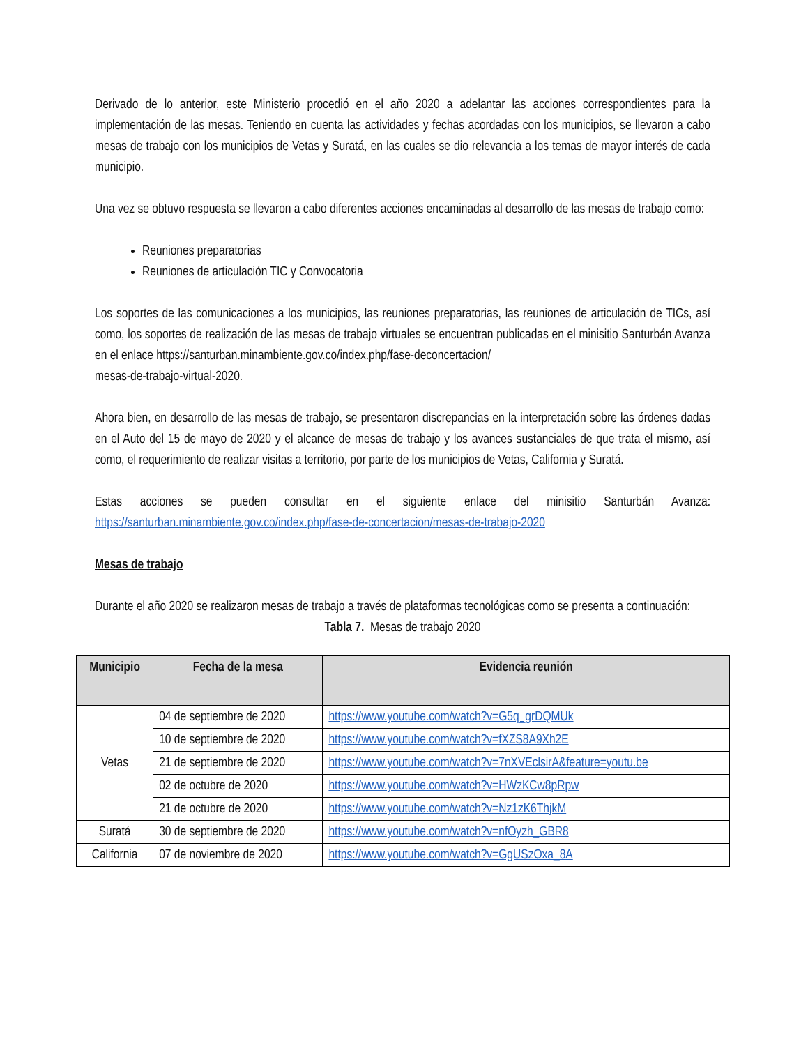Derivado de lo anterior, este Ministerio procedió en el año 2020 a adelantar las acciones correspondientes para la implementación de las mesas. Teniendo en cuenta las actividades y fechas acordadas con los municipios, se llevaron a cabo mesas de trabajo con los municipios de Vetas y Suratá, en las cuales se dio relevancia a los temas de mayor interés de cada municipio.
Una vez se obtuvo respuesta se llevaron a cabo diferentes acciones encaminadas al desarrollo de las mesas de trabajo como:
Reuniones preparatorias
Reuniones de articulación TIC y Convocatoria
Los soportes de las comunicaciones a los municipios, las reuniones preparatorias, las reuniones de articulación de TICs, así como, los soportes de realización de las mesas de trabajo virtuales se encuentran publicadas en el minisitio Santurbán Avanza en el enlace https://santurban.minambiente.gov.co/index.php/fase-deconcertacion/
mesas-de-trabajo-virtual-2020.
Ahora bien, en desarrollo de las mesas de trabajo, se presentaron discrepancias en la interpretación sobre las órdenes dadas en el Auto del 15 de mayo de 2020 y el alcance de mesas de trabajo y los avances sustanciales de que trata el mismo, así como, el requerimiento de realizar visitas a territorio, por parte de los municipios de Vetas, California y Suratá.
Estas acciones se pueden consultar en el siguiente enlace del minisitio Santurbán Avanza: https://santurban.minambiente.gov.co/index.php/fase-de-concertacion/mesas-de-trabajo-2020
Mesas de trabajo
Durante el año 2020 se realizaron mesas de trabajo a través de plataformas tecnológicas como se presenta a continuación:
Tabla 7. Mesas de trabajo 2020
| Municipio | Fecha de la mesa | Evidencia reunión |
| --- | --- | --- |
| Vetas | 04 de septiembre de 2020 | https://www.youtube.com/watch?v=G5q_grDQMUk |
| | 10 de septiembre de 2020 | https://www.youtube.com/watch?v=fXZS8A9Xh2E |
| | 21 de septiembre de 2020 | https://www.youtube.com/watch?v=7nXVEclsirA&feature=youtu.be |
| | 02 de octubre de 2020 | https://www.youtube.com/watch?v=HWzKCw8pRpw |
| | 21 de octubre de 2020 | https://www.youtube.com/watch?v=Nz1zK6ThjkM |
| Suratá | 30 de septiembre de 2020 | https://www.youtube.com/watch?v=nfOyzh_GBR8 |
| California | 07 de noviembre de 2020 | https://www.youtube.com/watch?v=GgUSzOxa_8A |